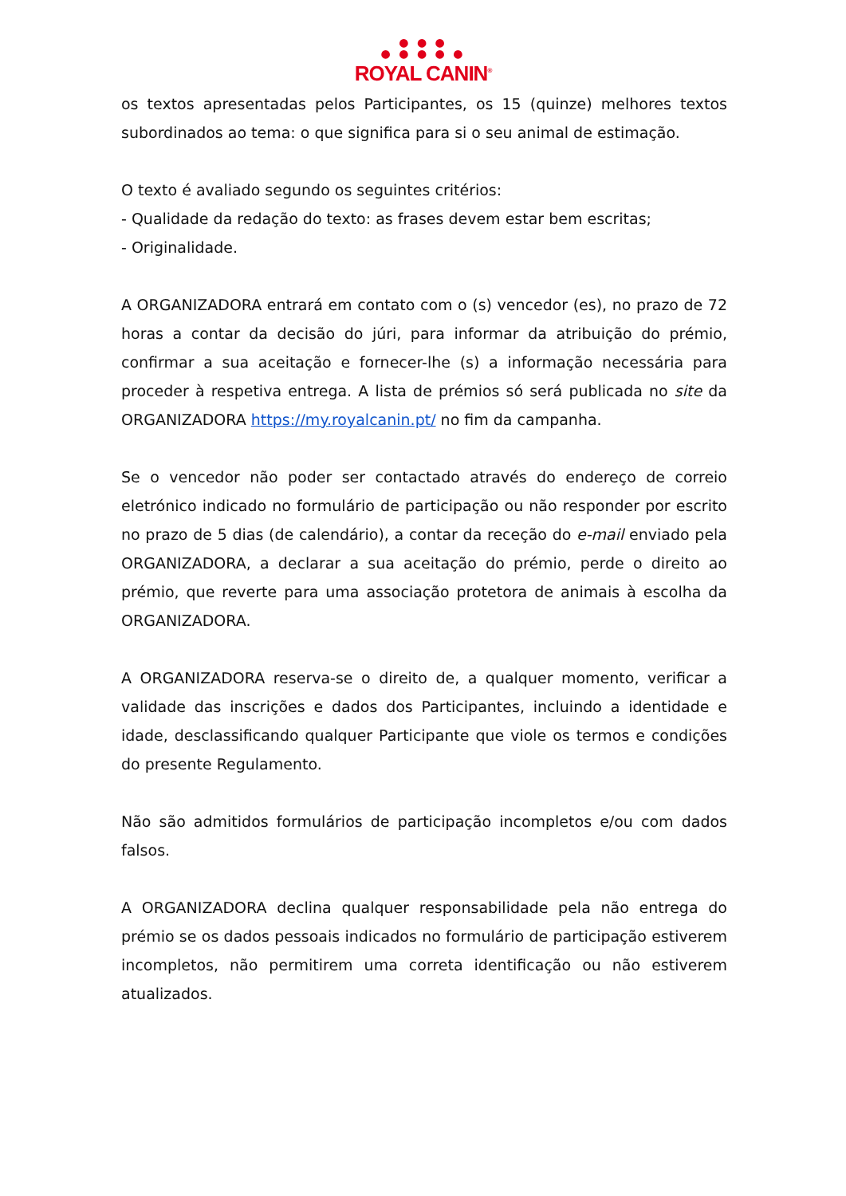● ● ●
● ● ● ● ●
ROYAL CANIN<sup>®</sup>
os textos apresentadas pelos Participantes, os 15 (quinze) melhores textos subordinados ao tema: o que significa para si o seu animal de estimação.
O texto é avaliado segundo os seguintes critérios:
- Qualidade da redação do texto: as frases devem estar bem escritas;
- Originalidade.
A ORGANIZADORA entrará em contato com o (s) vencedor (es), no prazo de 72 horas a contar da decisão do júri, para informar da atribuição do prémio, confirmar a sua aceitação e fornecer-lhe (s) a informação necessária para proceder à respetiva entrega. A lista de prémios só será publicada no site da ORGANIZADORA https://my.royalcanin.pt/ no fim da campanha.
Se o vencedor não poder ser contactado através do endereço de correio eletrónico indicado no formulário de participação ou não responder por escrito no prazo de 5 dias (de calendário), a contar da receção do e-mail enviado pela ORGANIZADORA, a declarar a sua aceitação do prémio, perde o direito ao prémio, que reverte para uma associação protetora de animais à escolha da ORGANIZADORA.
A ORGANIZADORA reserva-se o direito de, a qualquer momento, verificar a validade das inscrições e dados dos Participantes, incluindo a identidade e idade, desclassificando qualquer Participante que viole os termos e condições do presente Regulamento.
Não são admitidos formulários de participação incompletos e/ou com dados falsos.
A ORGANIZADORA declina qualquer responsabilidade pela não entrega do prémio se os dados pessoais indicados no formulário de participação estiverem incompletos, não permitirem uma correta identificação ou não estiverem atualizados.